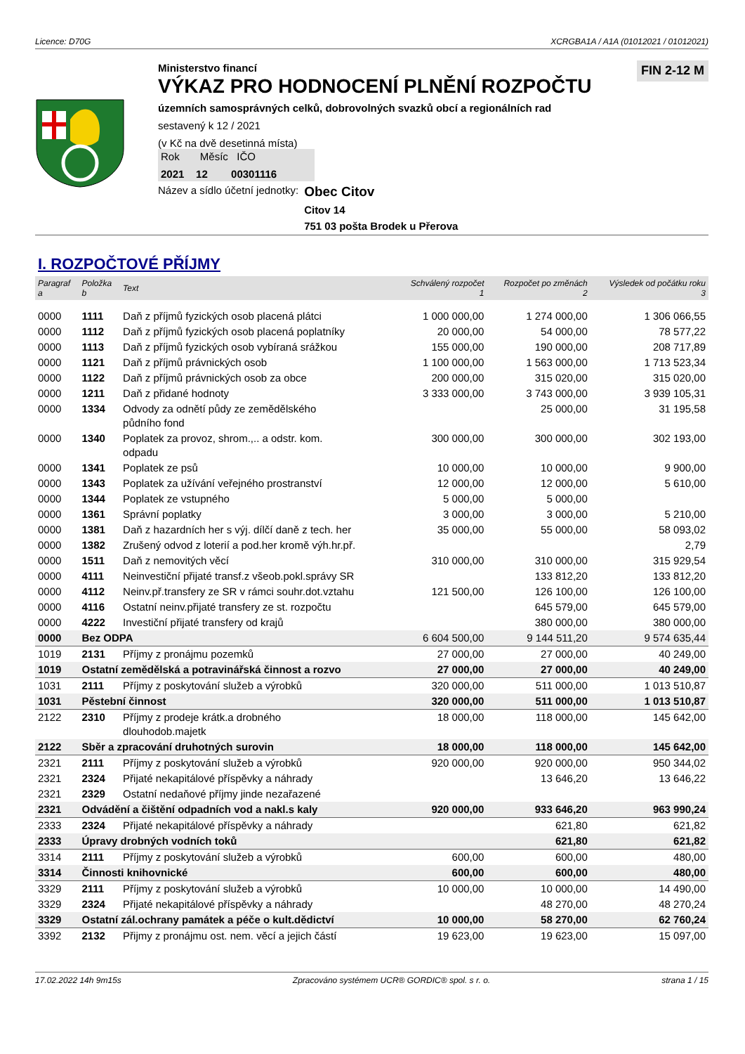Licence: D70G XCRGBA1A / A1A (01012021 / 01012021)
Ministerstvo financí
VÝKAZ PRO HODNOCENÍ PLNĚNÍ ROZPOČTU
územních samosprávných celků, dobrovolných svazků obcí a regionálních rad
sestavený k 12 / 2021
(v Kč na dvě desetinná místa)
Rok Měsíc IČO
2021 12 00301116
Název a sídlo účetní jednotky:
Obec Citov
Citov 14
751 03 pošta Brodek u Přerova
FIN 2-12 M
I. ROZPOČTOVÉ PŘÍJMY
| Paragraf a | Položka b | Text | Schválený rozpočet 1 | Rozpočet po změnách 2 | Výsledek od počátku roku 3 |
| --- | --- | --- | --- | --- | --- |
| 0000 | 1111 | Daň z příjmů fyzických osob placená plátci | 1 000 000,00 | 1 274 000,00 | 1 306 066,55 |
| 0000 | 1112 | Daň z příjmů fyzických osob placená poplatníky | 20 000,00 | 54 000,00 | 78 577,22 |
| 0000 | 1113 | Daň z příjmů fyzických osob vybíraná srážkou | 155 000,00 | 190 000,00 | 208 717,89 |
| 0000 | 1121 | Daň z příjmů právnických osob | 1 100 000,00 | 1 563 000,00 | 1 713 523,34 |
| 0000 | 1122 | Daň z příjmů právnických osob za obce | 200 000,00 | 315 020,00 | 315 020,00 |
| 0000 | 1211 | Daň z přidané hodnoty | 3 333 000,00 | 3 743 000,00 | 3 939 105,31 |
| 0000 | 1334 | Odvody za odnětí půdy ze zemědělského půdního fond | | 25 000,00 | 31 195,58 |
| 0000 | 1340 | Poplatek za provoz, shrom.,.. a odstr. kom. odpadu | 300 000,00 | 300 000,00 | 302 193,00 |
| 0000 | 1341 | Poplatek ze psů | 10 000,00 | 10 000,00 | 9 900,00 |
| 0000 | 1343 | Poplatek za užívání veřejného prostranství | 12 000,00 | 12 000,00 | 5 610,00 |
| 0000 | 1344 | Poplatek ze vstupného | 5 000,00 | 5 000,00 | |
| 0000 | 1361 | Správní poplatky | 3 000,00 | 3 000,00 | 5 210,00 |
| 0000 | 1381 | Daň z hazardních her s výj. dílčí daně z tech. her | 35 000,00 | 55 000,00 | 58 093,02 |
| 0000 | 1382 | Zrušený odvod z loterií a pod.her kromě výh.hr.př. | | | 2,79 |
| 0000 | 1511 | Daň z nemovitých věcí | 310 000,00 | 310 000,00 | 315 929,54 |
| 0000 | 4111 | Neinvestiční přijaté transf.z všeob.pokl.správy SR | | 133 812,20 | 133 812,20 |
| 0000 | 4112 | Neinv.př.transfery ze SR v rámci souhr.dot.vztahu | 121 500,00 | 126 100,00 | 126 100,00 |
| 0000 | 4116 | Ostatní neinv.přijaté transfery ze st. rozpočtu | | 645 579,00 | 645 579,00 |
| 0000 | 4222 | Investiční přijaté transfery od krajů | | 380 000,00 | 380 000,00 |
| 0000 | Bez ODPA | | 6 604 500,00 | 9 144 511,20 | 9 574 635,44 |
| 1019 | 2131 | Příjmy z pronájmu pozemků | 27 000,00 | 27 000,00 | 40 249,00 |
| 1019 | Ostatní zemědělská a potravinářská činnost a rozvo | | 27 000,00 | 27 000,00 | 40 249,00 |
| 1031 | 2111 | Příjmy z poskytování služeb a výrobků | 320 000,00 | 511 000,00 | 1 013 510,87 |
| 1031 | Pěstební činnost | | 320 000,00 | 511 000,00 | 1 013 510,87 |
| 2122 | 2310 | Příjmy z prodeje krátk.a drobného dlouhodob.majetk | 18 000,00 | 118 000,00 | 145 642,00 |
| 2122 | Sběr a zpracování druhotných surovin | | 18 000,00 | 118 000,00 | 145 642,00 |
| 2321 | 2111 | Příjmy z poskytování služeb a výrobků | 920 000,00 | 920 000,00 | 950 344,02 |
| 2321 | 2324 | Přijaté nekapitálové příspěvky a náhrady | | 13 646,20 | 13 646,22 |
| 2321 | 2329 | Ostatní nedaňové příjmy jinde nezařazené | | | |
| 2321 | Odvádění a čištění odpadních vod a nakl.s kaly | | 920 000,00 | 933 646,20 | 963 990,24 |
| 2333 | 2324 | Přijaté nekapitálové příspěvky a náhrady | | 621,80 | 621,82 |
| 2333 | Úpravy drobných vodních toků | | | 621,80 | 621,82 |
| 3314 | 2111 | Příjmy z poskytování služeb a výrobků | 600,00 | 600,00 | 480,00 |
| 3314 | Činnosti knihovnické | | 600,00 | 600,00 | 480,00 |
| 3329 | 2111 | Příjmy z poskytování služeb a výrobků | 10 000,00 | 10 000,00 | 14 490,00 |
| 3329 | 2324 | Přijaté nekapitálové příspěvky a náhrady | | 48 270,00 | 48 270,24 |
| 3329 | Ostatní zál.ochrany památek a péče o kult.dědictví | | 10 000,00 | 58 270,00 | 62 760,24 |
| 3392 | 2132 | Přijmy z pronájmu ost. nem. věcí a jejich částí | 19 623,00 | 19 623,00 | 15 097,00 |
17.02.2022 14h 9m15s Zpracováno systémem UCR® GORDIC® spol. s r. o. strana 1 / 15